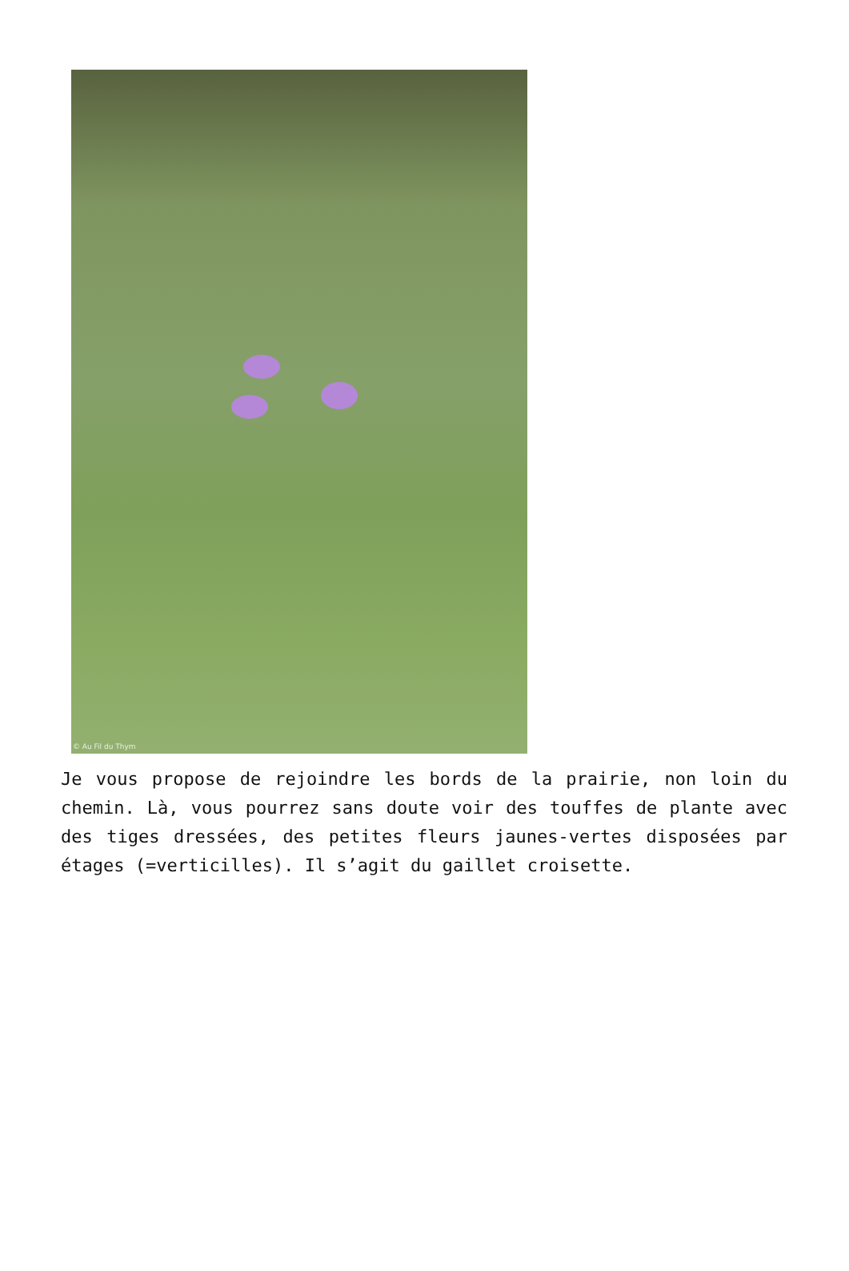© Au Fil du Thym
Je vous propose de rejoindre les bords de la prairie, non loin du chemin. Là, vous pourrez sans doute voir des touffes de plante avec des tiges dressées, des petites fleurs jaunes-vertes disposées par étages (=verticilles). Il s’agit du gaillet croisette.